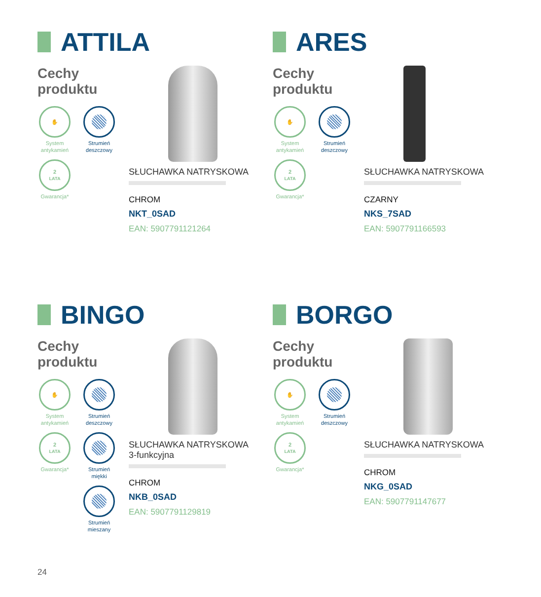ATTILA
Cechy
produktu
✋
System antykamień
Strumień deszczowy
2
LATA
Gwarancja*
SŁUCHAWKA NATRYSKOWA
CHROM
NKT_0SAD
EAN: 5907791121264
ARES
Cechy
produktu
✋
System antykamień
Strumień deszczowy
2
LATA
Gwarancja*
SŁUCHAWKA NATRYSKOWA
CZARNY
NKS_7SAD
EAN: 5907791166593
BINGO
Cechy
produktu
✋
System antykamień
Strumień deszczowy
2
LATA
Gwarancja*
Strumień miękki
Strumień mieszany
SŁUCHAWKA NATRYSKOWA
3-funkcyjna
CHROM
NKB_0SAD
EAN: 5907791129819
BORGO
Cechy
produktu
✋
System antykamień
Strumień deszczowy
2
LATA
Gwarancja*
SŁUCHAWKA NATRYSKOWA
CHROM
NKG_0SAD
EAN: 5907791147677
24